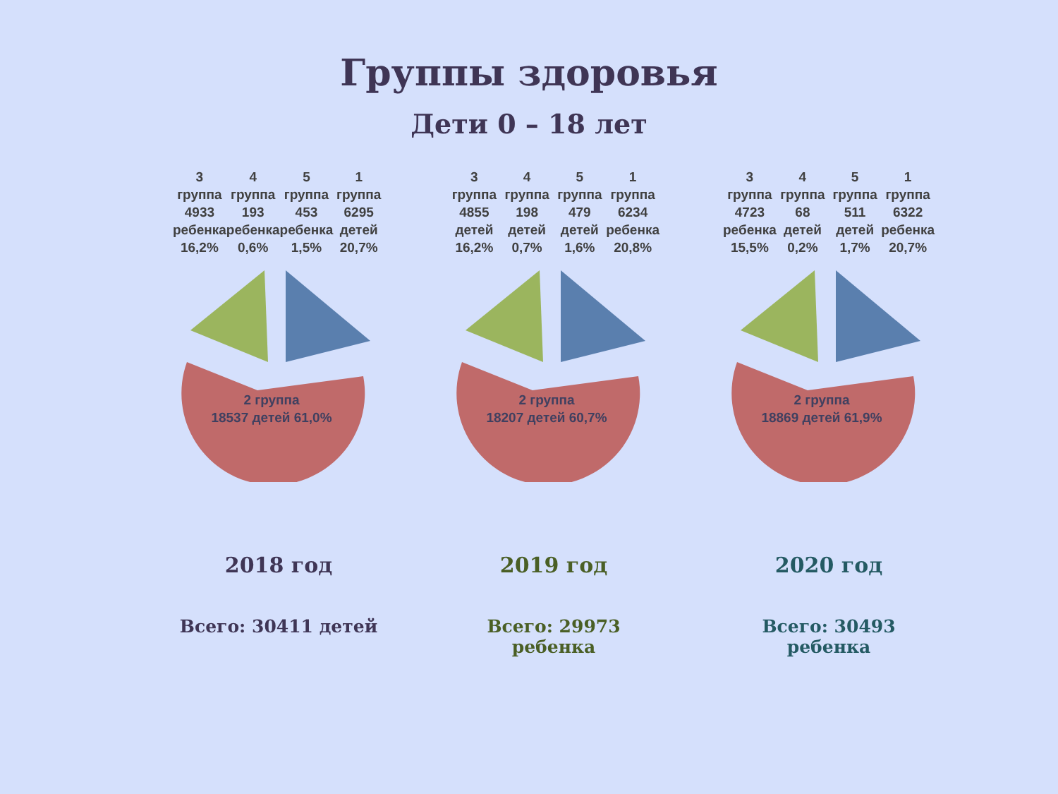Группы здоровья
Дети 0 – 18 лет
3 группа 4933 ребенка 16,2% 4 группа 193 ребенка 0,6% 5 группа 453 ребенка 1,5% 1 группа 6295 детей 20,7%
2 группа
18537 детей 61,0%
2018 год
Всего: 30411 детей
3 группа 4855 детей 16,2% 4 группа 198 детей 0,7% 5 группа 479 детей 1,6% 1 группа 6234 ребенка 20,8%
2 группа
18207 детей 60,7%
2019 год
Всего: 29973 ребенка
3 группа 4723 ребенка 15,5% 4 группа 68 детей 0,2% 5 группа 511 детей 1,7% 1 группа 6322 ребенка 20,7%
2 группа
18869 детей 61,9%
2020 год
Всего: 30493 ребенка